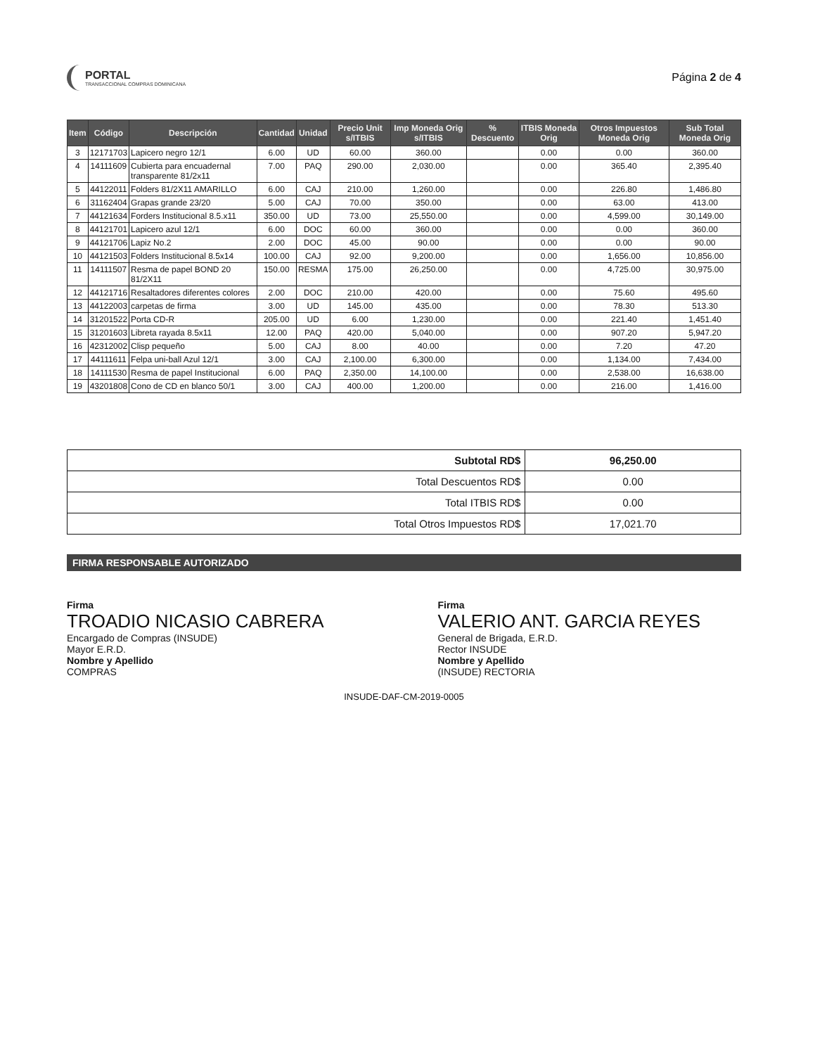PORTAL
TRANSACCIONAL COMPRAS DOMINICANA
Página 2 de 4
| Item | Código | Descripción | Cantidad | Unidad | Precio Unit s/ITBIS | Imp Moneda Orig s/ITBIS | % Descuento | ITBIS Moneda Orig | Otros Impuestos Moneda Orig | Sub Total Moneda Orig |
| --- | --- | --- | --- | --- | --- | --- | --- | --- | --- | --- |
| 3 | 12171703 | Lapicero negro 12/1 | 6.00 | UD | 60.00 | 360.00 | | 0.00 | 0.00 | 360.00 |
| 4 | 14111609 | Cubierta para encuadernal transparente 81/2x11 | 7.00 | PAQ | 290.00 | 2,030.00 | | 0.00 | 365.40 | 2,395.40 |
| 5 | 44122011 | Folders 81/2X11 AMARILLO | 6.00 | CAJ | 210.00 | 1,260.00 | | 0.00 | 226.80 | 1,486.80 |
| 6 | 31162404 | Grapas grande 23/20 | 5.00 | CAJ | 70.00 | 350.00 | | 0.00 | 63.00 | 413.00 |
| 7 | 44121634 | Forders Institucional 8.5.x11 | 350.00 | UD | 73.00 | 25,550.00 | | 0.00 | 4,599.00 | 30,149.00 |
| 8 | 44121701 | Lapicero azul 12/1 | 6.00 | DOC | 60.00 | 360.00 | | 0.00 | 0.00 | 360.00 |
| 9 | 44121706 | Lapiz No.2 | 2.00 | DOC | 45.00 | 90.00 | | 0.00 | 0.00 | 90.00 |
| 10 | 44121503 | Folders Institucional 8.5x14 | 100.00 | CAJ | 92.00 | 9,200.00 | | 0.00 | 1,656.00 | 10,856.00 |
| 11 | 14111507 | Resma de papel BOND 20 81/2X11 | 150.00 | RESMA | 175.00 | 26,250.00 | | 0.00 | 4,725.00 | 30,975.00 |
| 12 | 44121716 | Resaltadores diferentes colores | 2.00 | DOC | 210.00 | 420.00 | | 0.00 | 75.60 | 495.60 |
| 13 | 44122003 | carpetas de firma | 3.00 | UD | 145.00 | 435.00 | | 0.00 | 78.30 | 513.30 |
| 14 | 31201522 | Porta CD-R | 205.00 | UD | 6.00 | 1,230.00 | | 0.00 | 221.40 | 1,451.40 |
| 15 | 31201603 | Libreta rayada 8.5x11 | 12.00 | PAQ | 420.00 | 5,040.00 | | 0.00 | 907.20 | 5,947.20 |
| 16 | 42312002 | Clisp pequeño | 5.00 | CAJ | 8.00 | 40.00 | | 0.00 | 7.20 | 47.20 |
| 17 | 44111611 | Felpa uni-ball Azul 12/1 | 3.00 | CAJ | 2,100.00 | 6,300.00 | | 0.00 | 1,134.00 | 7,434.00 |
| 18 | 14111530 | Resma de papel Institucional | 6.00 | PAQ | 2,350.00 | 14,100.00 | | 0.00 | 2,538.00 | 16,638.00 |
| 19 | 43201808 | Cono de CD en blanco 50/1 | 3.00 | CAJ | 400.00 | 1,200.00 | | 0.00 | 216.00 | 1,416.00 |
| Subtotal RD$ | 96,250.00 |
| Total Descuentos RD$ | 0.00 |
| Total ITBIS RD$ | 0.00 |
| Total Otros Impuestos RD$ | 17,021.70 |
FIRMA RESPONSABLE AUTORIZADO
Firma
TROADIO NICASIO CABRERA
Encargado de Compras (INSUDE)
Mayor E.R.D.
Nombre y Apellido
COMPRAS
Firma
VALERIO ANT. GARCIA REYES
General de Brigada, E.R.D.
Rector INSUDE
Nombre y Apellido
(INSUDE) RECTORIA
INSUDE-DAF-CM-2019-0005